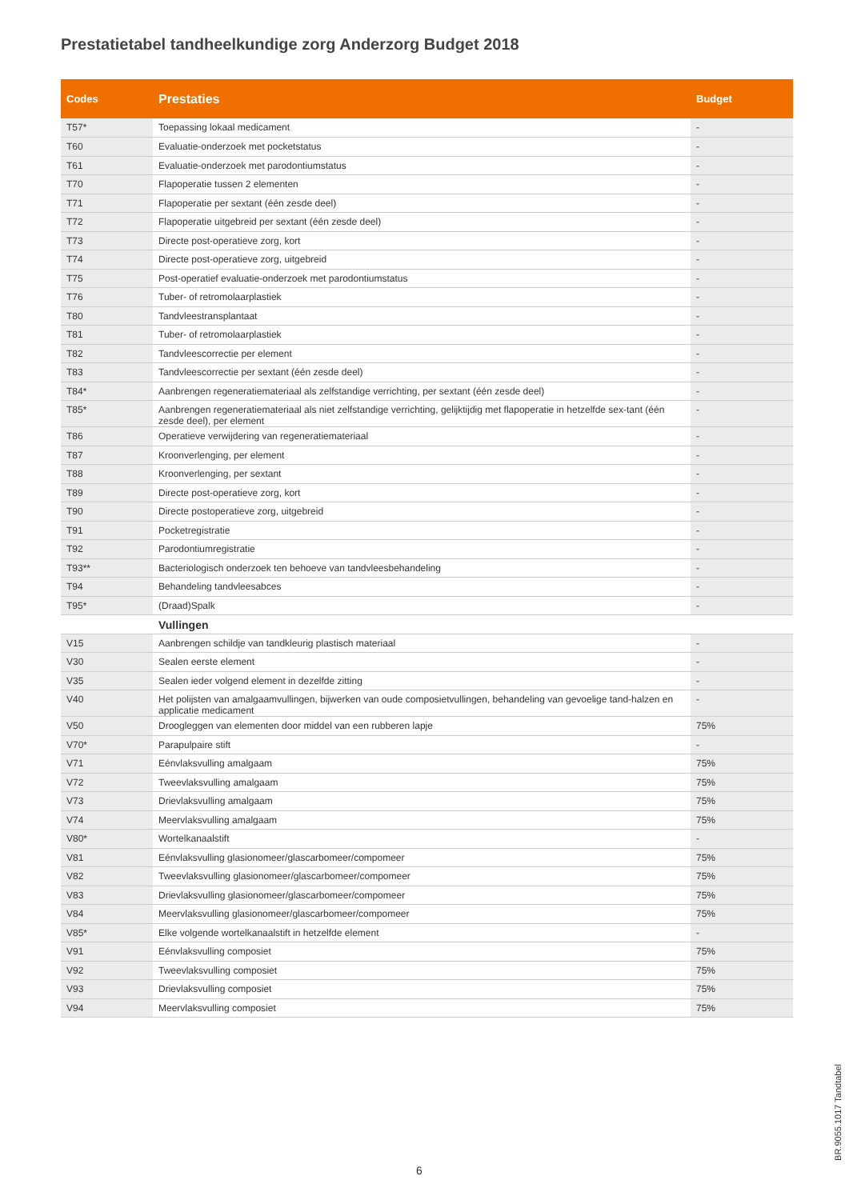Prestatietabel tandheelkundige zorg Anderzorg Budget 2018
| Codes | Prestaties | Budget |
| --- | --- | --- |
| T57* | Toepassing lokaal medicament | - |
| T60 | Evaluatie-onderzoek met pocketstatus | - |
| T61 | Evaluatie-onderzoek met parodontiumstatus | - |
| T70 | Flapoperatie tussen 2 elementen | - |
| T71 | Flapoperatie per sextant (één zesde deel) | - |
| T72 | Flapoperatie uitgebreid per sextant (één zesde deel) | - |
| T73 | Directe post-operatieve zorg, kort | - |
| T74 | Directe post-operatieve zorg, uitgebreid | - |
| T75 | Post-operatief evaluatie-onderzoek met parodontiumstatus | - |
| T76 | Tuber- of retromolaarplastiek | - |
| T80 | Tandvleestransplantaat | - |
| T81 | Tuber- of retromolaarplastiek | - |
| T82 | Tandvleescorrectie per element | - |
| T83 | Tandvleescorrectie per sextant (één zesde deel) | - |
| T84* | Aanbrengen regeneratiemateriaal als zelfstandige verrichting, per sextant (één zesde deel) | - |
| T85* | Aanbrengen regeneratiemateriaal als niet zelfstandige verrichting, gelijktijdig met flapoperatie in hetzelfde sex-tant (één zesde deel), per element | - |
| T86 | Operatieve verwijdering van regeneratiemateriaal | - |
| T87 | Kroonverlenging, per element | - |
| T88 | Kroonverlenging, per sextant | - |
| T89 | Directe post-operatieve zorg, kort | - |
| T90 | Directe postoperatieve zorg, uitgebreid | - |
| T91 | Pocketregistratie | - |
| T92 | Parodontiumregistratie | - |
| T93** | Bacteriologisch onderzoek ten behoeve van tandvleesbehandeling | - |
| T94 | Behandeling tandvleesabces | - |
| T95* | (Draad)Spalk | - |
| | Vullingen | |
| V15 | Aanbrengen schildje van tandkleurig plastisch materiaal | - |
| V30 | Sealen eerste element | - |
| V35 | Sealen ieder volgend element in dezelfde zitting | - |
| V40 | Het polijsten van amalgaamvullingen, bijwerken van oude composietvullingen, behandeling van gevoelige tand-halzen en applicatie medicament | - |
| V50 | Droogleggen van elementen door middel van een rubberen lapje | 75% |
| V70* | Parapulpaire stift | - |
| V71 | Eénvlaksvulling amalgaam | 75% |
| V72 | Tweevlaksvulling amalgaam | 75% |
| V73 | Drievlaksvulling amalgaam | 75% |
| V74 | Meervlaksvulling amalgaam | 75% |
| V80* | Wortelkanaalstift | - |
| V81 | Eénvlaksvulling glasionomeer/glascarbomeer/compomeer | 75% |
| V82 | Tweevlaksvulling glasionomeer/glascarbomeer/compomeer | 75% |
| V83 | Drievlaksvulling glasionomeer/glascarbomeer/compomeer | 75% |
| V84 | Meervlaksvulling glasionomeer/glascarbomeer/compomeer | 75% |
| V85* | Elke volgende wortelkanaalstift in hetzelfde element | - |
| V91 | Eénvlaksvulling composiet | 75% |
| V92 | Tweevlaksvulling composiet | 75% |
| V93 | Drievlaksvulling composiet | 75% |
| V94 | Meervlaksvulling composiet | 75% |
6
BR.9055.1017 Tandtabel